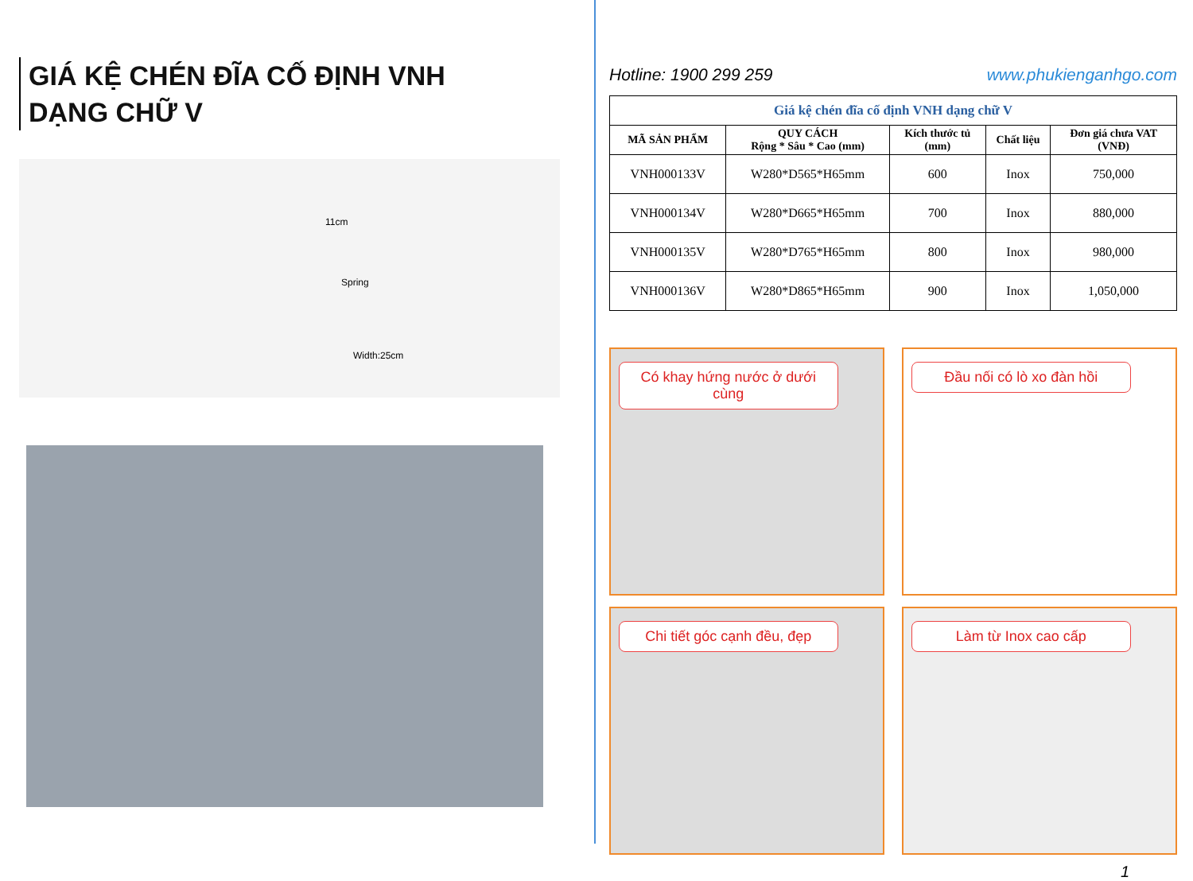GIÁ KỆ CHÉN ĐĨA CỐ ĐỊNH VNH
DẠNG CHỮ V
11cm
Spring
Width:25cm
Hotline: 1900 299 259 www.phukienganhgo.com
| Giá kệ chén đĩa cố định VNH dạng chữ V | | | | |
| MÃ SẢN PHẨM | QUY CÁCH Rộng * Sâu * Cao (mm) | Kích thước tủ (mm) | Chất liệu | Đơn giá chưa VAT (VNĐ) |
| VNH000133V | W280*D565*H65mm | 600 | Inox | 750,000 |
| VNH000134V | W280*D665*H65mm | 700 | Inox | 880,000 |
| VNH000135V | W280*D765*H65mm | 800 | Inox | 980,000 |
| VNH000136V | W280*D865*H65mm | 900 | Inox | 1,050,000 |
Có khay hứng nước ở dưới cùng
Đầu nối có lò xo đàn hồi
Chi tiết góc cạnh đều, đẹp
Làm từ Inox cao cấp
1